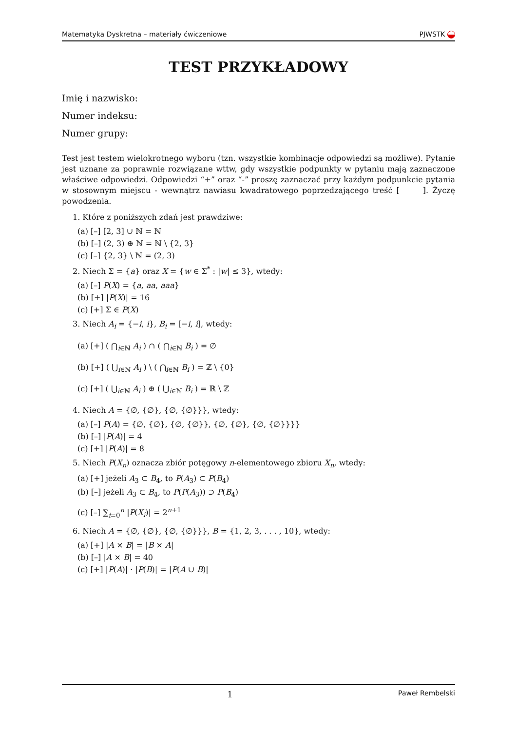Matematyka Dyskretna – materiały ćwiczeniowe PJWSTK
TEST PRZYKŁADOWY
Imię i nazwisko:
Numer indeksu:
Numer grupy:
Test jest testem wielokrotnego wyboru (tzn. wszystkie kombinacje odpowiedzi są możliwe). Pytanie jest uznane za poprawnie rozwiązane wttw, gdy wszystkie podpunkty w pytaniu mają zaznaczone właściwe odpowiedzi. Odpowiedzi “+” oraz “-” proszę zaznaczać przy każdym podpunkcie pytania w stosownym miejscu - wewnątrz nawiasu kwadratowego poprzedzającego treść [ ]. Życzę powodzenia.
1. Które z poniższych zdań jest prawdziwe:
(a) [–] [2, 3] ∪ ℕ = ℕ
(b) [–] (2, 3) ⊕ ℕ = ℕ \ {2, 3}
(c) [–] {2, 3} \ ℕ = (2, 3)
2. Niech Σ = {a} oraz X = {w ∈ Σ<sup>*</sup> : |w| ≤ 3}, wtedy:
(a) [–] P(X) = {a, aa, aaa}
(b) [+] |P(X)| = 16
(c) [+] Σ ∈ P(X)
3. Niech A<sub>i</sub> = {−i, i}, B<sub>i</sub> = [−i, i], wtedy:
(a) [+] ( ⋂<sub>i∈ℕ</sub> A<sub>i</sub> ) ∩ ( ⋂<sub>i∈ℕ</sub> B<sub>i</sub> ) = ∅
(b) [+] ( ⋃<sub>i∈ℕ</sub> A<sub>i</sub> ) \ ( ⋂<sub>i∈ℕ</sub> B<sub>i</sub> ) = ℤ \ {0}
(c) [+] ( ⋃<sub>i∈ℕ</sub> A<sub>i</sub> ) ⊕ ( ⋃<sub>i∈ℕ</sub> B<sub>i</sub> ) = ℝ \ ℤ
4. Niech A = {∅, {∅}, {∅, {∅}}}, wtedy:
(a) [–] P(A) = {∅, {∅}, {∅, {∅}}, {∅, {∅}, {∅, {∅}}}}
(b) [–] |P(A)| = 4
(c) [+] |P(A)| = 8
5. Niech P(X<sub>n</sub>) oznacza zbiór potęgowy n-elementowego zbioru X<sub>n</sub>, wtedy:
(a) [+] jeżeli A<sub>3</sub> ⊂ B<sub>4</sub>, to P(A<sub>3</sub>) ⊂ P(B<sub>4</sub>)
(b) [–] jeżeli A<sub>3</sub> ⊂ B<sub>4</sub>, to P(P(A<sub>3</sub>)) ⊃ P(B<sub>4</sub>)
(c) [–] ∑<sub>i=0</sub><sup>n</sup> |P(X<sub>i</sub>)| = 2<sup>n+1</sup>
6. Niech A = {∅, {∅}, {∅, {∅}}}, B = {1, 2, 3, . . . , 10}, wtedy:
(a) [+] |A × B| = |B × A|
(b) [–] |A × B| = 40
(c) [+] |P(A)| · |P(B)| = |P(A ∪ B)|
1 Paweł Rembelski